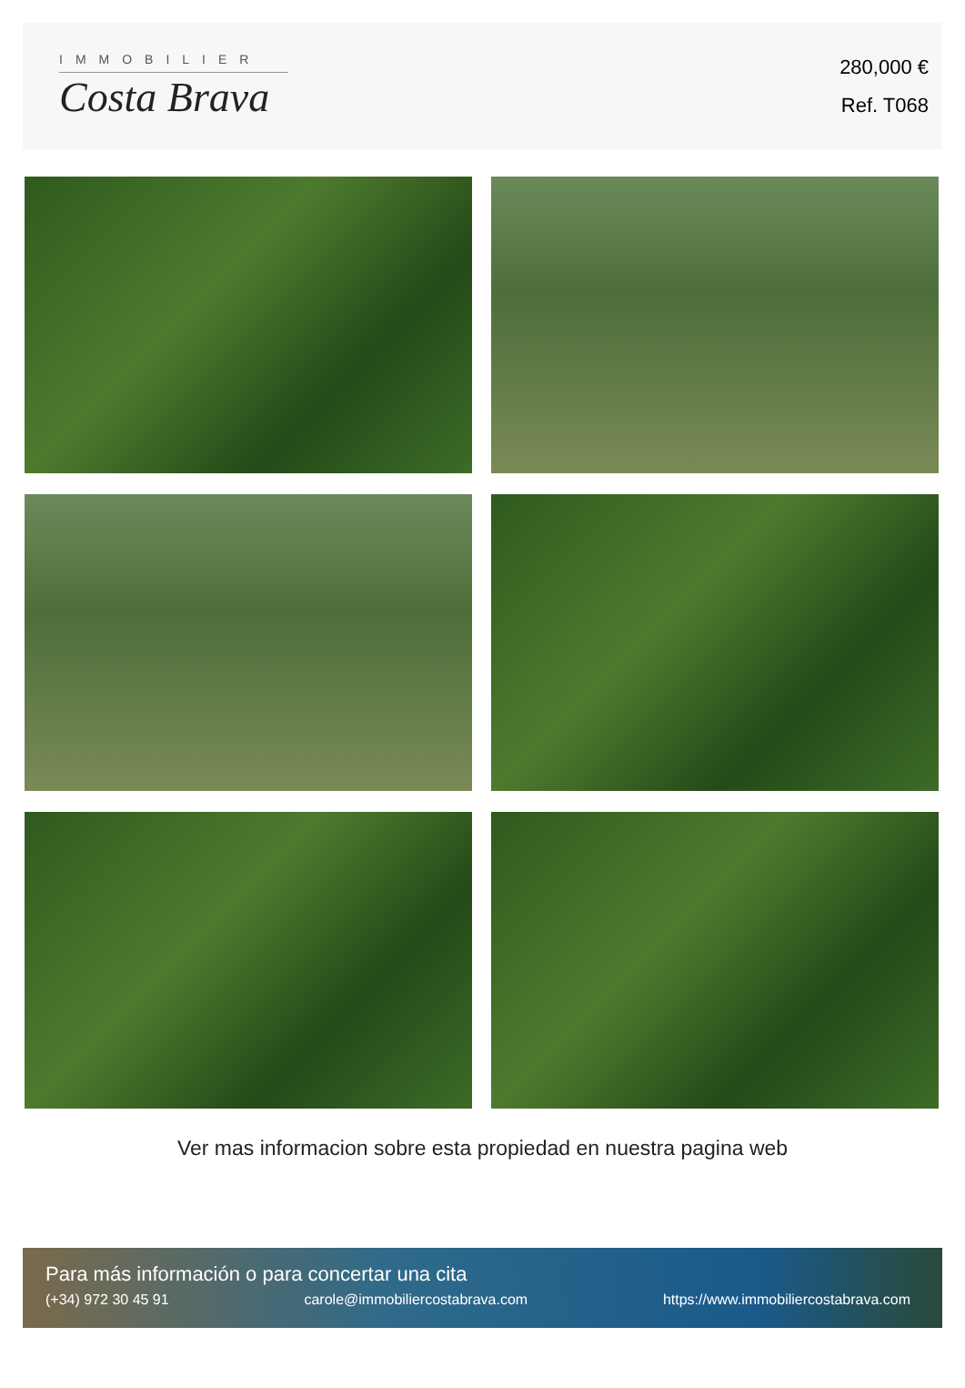IMMOBILIER
Costa Brava
280,000 €
Ref. T068
Ver mas informacion sobre esta propiedad en nuestra pagina web
Para más información o para concertar una cita
(+34) 972 30 45 91 carole@immobiliercostabrava.com https://www.immobiliercostabrava.com